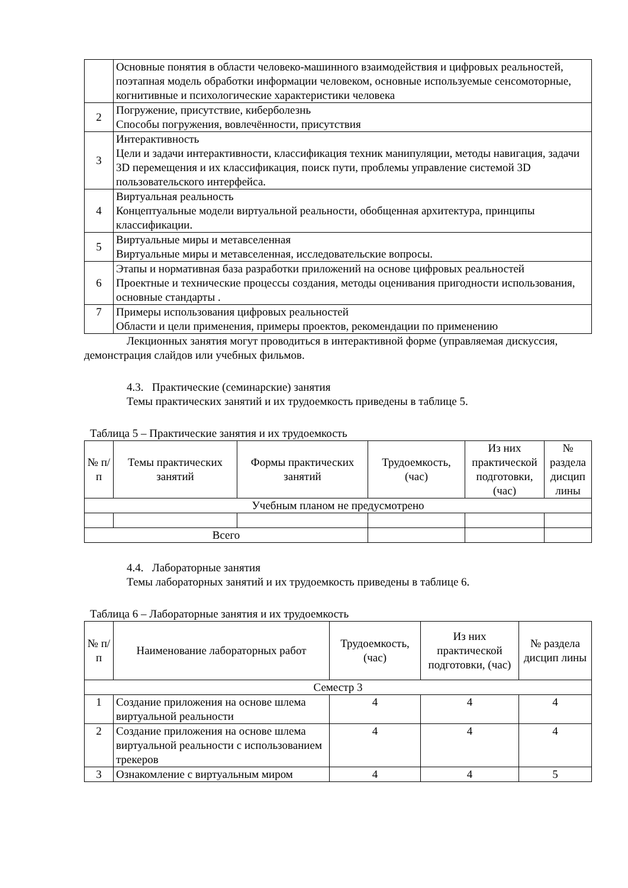| | Основные понятия в области человеко-машинного взаимодействия и цифровых реальностей, поэтапная модель обработки информации человеком, основные используемые сенсомоторные, когнитивные и психологические характеристики человека |
| 2 | Погружение, присутствие, киберболезнь Способы погружения, вовлечённости, присутствия |
| 3 | Интерактивность Цели и задачи интерактивности, классификация техник манипуляции, методы навигация, задачи 3D перемещения и их классификация, поиск пути, проблемы управление системой 3D пользовательского интерфейса. |
| 4 | Виртуальная реальность Концептуальные модели виртуальной реальности, обобщенная архитектура, принципы классификации. |
| 5 | Виртуальные миры и метавселенная Виртуальные миры и метавселенная, исследовательские вопросы. |
| 6 | Этапы и нормативная база разработки приложений на основе цифровых реальностей Проектные и технические процессы создания, методы оценивания пригодности использования, основные стандарты . |
| 7 | Примеры использования цифровых реальностей Области и цели применения, примеры проектов, рекомендации по применению |
Лекционных занятия могут проводиться в интерактивной форме (управляемая дискуссия, демонстрация слайдов или учебных фильмов.
4.3. Практические (семинарские) занятия
Темы практических занятий и их трудоемкость приведены в таблице 5.
Таблица 5 – Практические занятия и их трудоемкость
| № п/п | Темы практических занятий | Формы практических занятий | Трудоемкость, (час) | Из них практической подготовки, (час) | № раздела дисцип лины |
| --- | --- | --- | --- | --- | --- |
| Учебным планом не предусмотрено | | | | | |
| Всего | | | | | |
4.4. Лабораторные занятия
Темы лабораторных занятий и их трудоемкость приведены в таблице 6.
Таблица 6 – Лабораторные занятия и их трудоемкость
| № п/п | Наименование лабораторных работ | Трудоемкость, (час) | Из них практической подготовки, (час) | № раздела дисцип лины |
| --- | --- | --- | --- | --- |
| Семестр 3 | | | | |
| 1 | Создание приложения на основе шлема виртуальной реальности | 4 | 4 | 4 |
| 2 | Создание приложения на основе шлема виртуальной реальности с использованием трекеров | 4 | 4 | 4 |
| 3 | Ознакомление с виртуальным миром | 4 | 4 | 5 |